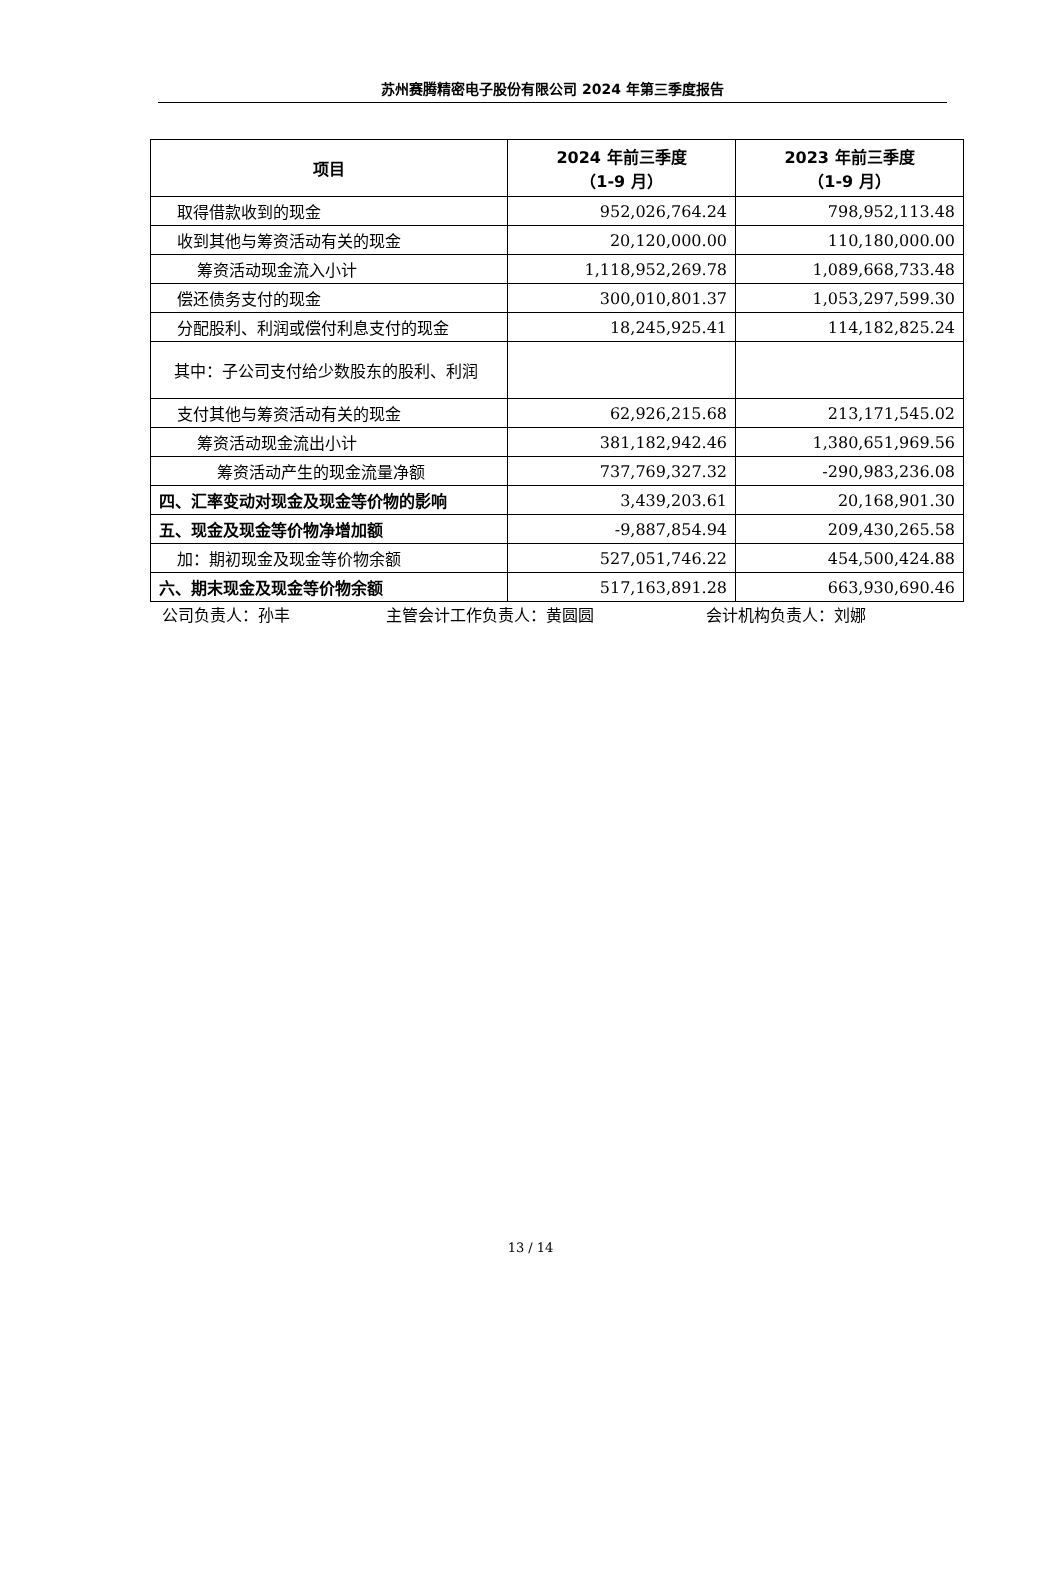苏州赛腾精密电子股份有限公司 2024 年第三季度报告
| 项目 | 2024 年前三季度 （1-9 月） | 2023 年前三季度 （1-9 月） |
| --- | --- | --- |
| 取得借款收到的现金 | 952,026,764.24 | 798,952,113.48 |
| 收到其他与筹资活动有关的现金 | 20,120,000.00 | 110,180,000.00 |
| 筹资活动现金流入小计 | 1,118,952,269.78 | 1,089,668,733.48 |
| 偿还债务支付的现金 | 300,010,801.37 | 1,053,297,599.30 |
| 分配股利、利润或偿付利息支付的现金 | 18,245,925.41 | 114,182,825.24 |
| 其中：子公司支付给少数股东的股利、利润 | | |
| 支付其他与筹资活动有关的现金 | 62,926,215.68 | 213,171,545.02 |
| 筹资活动现金流出小计 | 381,182,942.46 | 1,380,651,969.56 |
| 筹资活动产生的现金流量净额 | 737,769,327.32 | -290,983,236.08 |
| 四、汇率变动对现金及现金等价物的影响 | 3,439,203.61 | 20,168,901.30 |
| 五、现金及现金等价物净增加额 | -9,887,854.94 | 209,430,265.58 |
| 加：期初现金及现金等价物余额 | 527,051,746.22 | 454,500,424.88 |
| 六、期末现金及现金等价物余额 | 517,163,891.28 | 663,930,690.46 |
公司负责人：孙丰 主管会计工作负责人：黄圆圆 会计机构负责人：刘娜
13 / 14